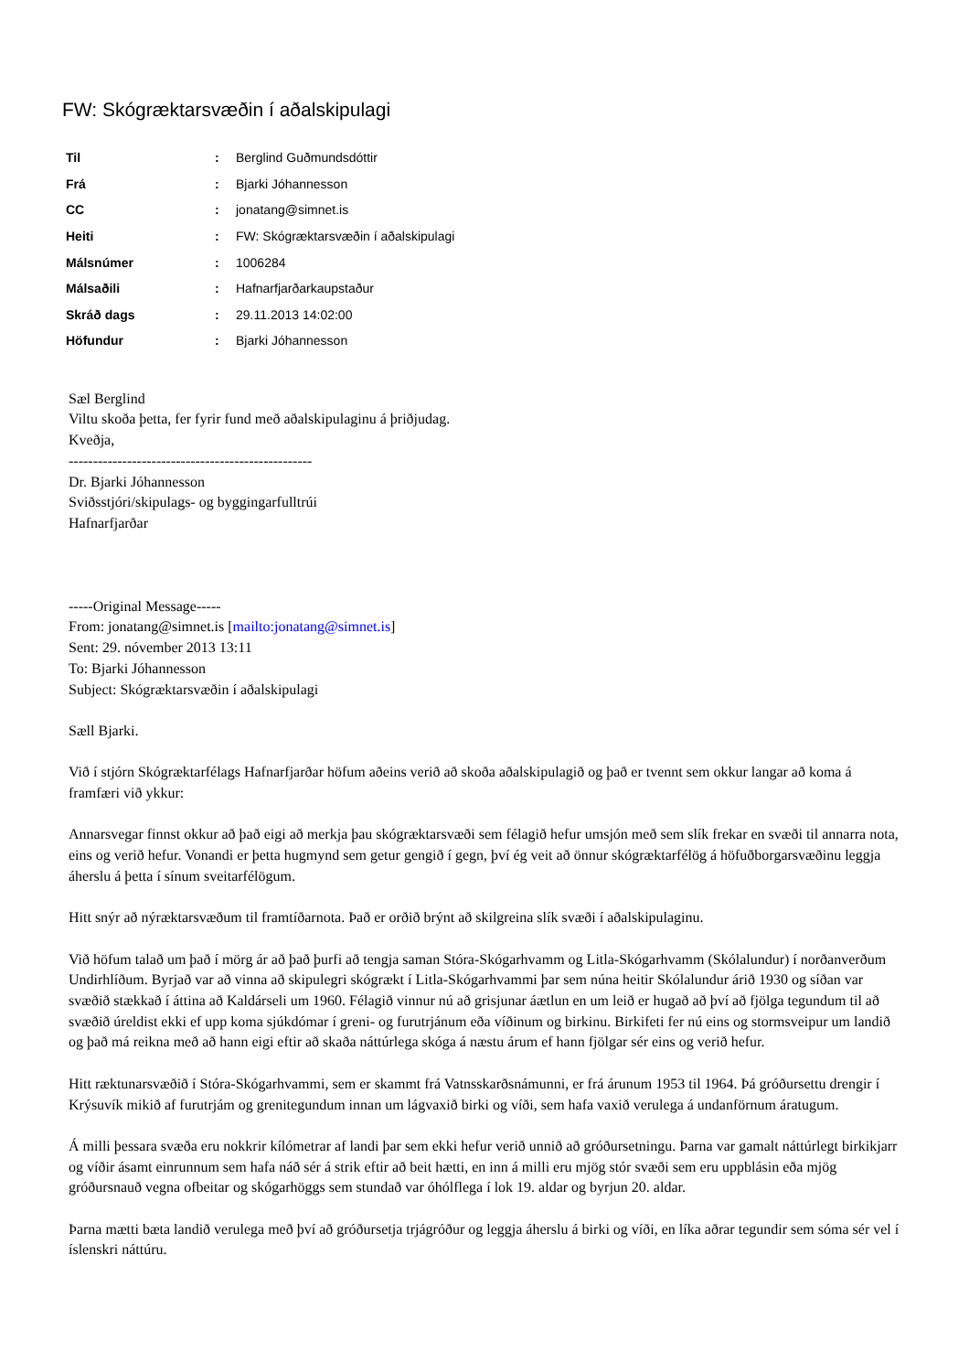FW: Skógræktarsvæðin í aðalskipulagi
| Til | : | Berglind Guðmundsdóttir |
| Frá | : | Bjarki Jóhannesson |
| CC | : | jonatang@simnet.is |
| Heiti | : | FW: Skógræktarsvæðin í aðalskipulagi |
| Málsnúmer | : | 1006284 |
| Málsaðili | : | Hafnarfjarðarkaupstaður |
| Skráð dags | : | 29.11.2013 14:02:00 |
| Höfundur | : | Bjarki Jóhannesson |
Sæl Berglind
Viltu skoða þetta, fer fyrir fund með aðalskipulaginu á þriðjudag.
Kveðja,
--------------------------------------------------
Dr. Bjarki Jóhannesson
Sviðsstjóri/skipulags- og byggingarfulltrúi
Hafnarfjarðar
-----Original Message-----
From: jonatang@simnet.is [mailto:jonatang@simnet.is]
Sent: 29. nóvember 2013 13:11
To: Bjarki Jóhannesson
Subject: Skógræktarsvæðin í aðalskipulagi
Sæll Bjarki.
Við í stjórn Skógræktarfélags Hafnarfjarðar höfum aðeins verið að skoða aðalskipulagið og það er tvennt sem okkur langar að koma á framfæri við ykkur:
Annarsvegar finnst okkur að það eigi að merkja þau skógræktarsvæði sem félagið hefur umsjón með sem slík frekar en svæði til annarra nota, eins og verið hefur. Vonandi er þetta hugmynd sem getur gengið í gegn, því ég veit að önnur skógræktarfélög á höfuðborgarsvæðinu leggja áherslu á þetta í sínum sveitarfélögum.
Hitt snýr að nýræktarsvæðum til framtíðarnota. Það er orðið brýnt að skilgreina slík svæði í aðalskipulaginu.
Við höfum talað um það í mörg ár að það þurfi að tengja saman Stóra-Skógarhvamm og Litla-Skógarhvamm (Skólalundur) í norðanverðum Undirhlíðum. Byrjað var að vinna að skipulegri skógrækt í Litla-Skógarhvammi þar sem núna heitir Skólalundur árið 1930 og síðan var svæðið stækkað í áttina að Kaldárseli um 1960. Félagið vinnur nú að grisjunar áætlun en um leið er hugað að því að fjölga tegundum til að svæðið úreldist ekki ef upp koma sjúkdómar í greni- og furutrjánum eða víðinum og birkinu. Birkifeti fer nú eins og stormsveipur um landið og það má reikna með að hann eigi eftir að skaða náttúrlega skóga á næstu árum ef hann fjölgar sér eins og verið hefur.
Hitt ræktunarsvæðið í Stóra-Skógarhvammi, sem er skammt frá Vatnsskarðsnámunni, er frá árunum 1953 til 1964. Þá gróðursettu drengir í Krýsuvík mikið af furutrjám og grenitegundum innan um lágvaxið birki og víði, sem hafa vaxið verulega á undanförnum áratugum.
Á milli þessara svæða eru nokkrir kílómetrar af landi þar sem ekki hefur verið unnið að gróðursetningu. Þarna var gamalt náttúrlegt birkikjarr og víðir ásamt einrunnum sem hafa náð sér á strik eftir að beit hætti, en inn á milli eru mjög stór svæði sem eru uppblásin eða mjög gróðursnauð vegna ofbeitar og skógarhöggs sem stundað var óhólflega í lok 19. aldar og byrjun 20. aldar.
Þarna mætti bæta landið verulega með því að gróðursetja trjágróður og leggja áherslu á birki og víði, en líka aðrar tegundir sem sóma sér vel í íslenskri náttúru.